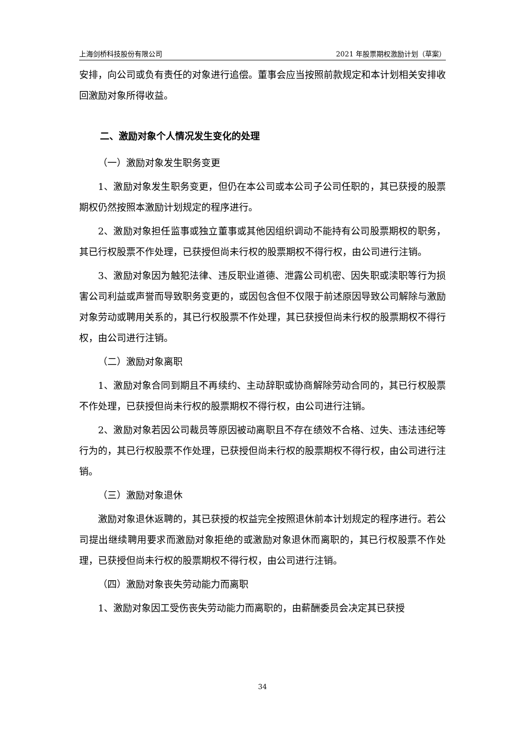上海剑桥科技股份有限公司 2021 年股票期权激励计划（草案）
安排，向公司或负有责任的对象进行追偿。董事会应当按照前款规定和本计划相关安排收回激励对象所得收益。
二、激励对象个人情况发生变化的处理
（一）激励对象发生职务变更
1、激励对象发生职务变更，但仍在本公司或本公司子公司任职的，其已获授的股票期权仍然按照本激励计划规定的程序进行。
2、激励对象担任监事或独立董事或其他因组织调动不能持有公司股票期权的职务，其已行权股票不作处理，已获授但尚未行权的股票期权不得行权，由公司进行注销。
3、激励对象因为触犯法律、违反职业道德、泄露公司机密、因失职或渎职等行为损害公司利益或声誉而导致职务变更的，或因包含但不仅限于前述原因导致公司解除与激励对象劳动或聘用关系的，其已行权股票不作处理，其已获授但尚未行权的股票期权不得行权，由公司进行注销。
（二）激励对象离职
1、激励对象合同到期且不再续约、主动辞职或协商解除劳动合同的，其已行权股票不作处理，已获授但尚未行权的股票期权不得行权，由公司进行注销。
2、激励对象若因公司裁员等原因被动离职且不存在绩效不合格、过失、违法违纪等行为的，其已行权股票不作处理，已获授但尚未行权的股票期权不得行权，由公司进行注销。
（三）激励对象退休
激励对象退休返聘的，其已获授的权益完全按照退休前本计划规定的程序进行。若公司提出继续聘用要求而激励对象拒绝的或激励对象退休而离职的，其已行权股票不作处理，已获授但尚未行权的股票期权不得行权，由公司进行注销。
（四）激励对象丧失劳动能力而离职
1、激励对象因工受伤丧失劳动能力而离职的，由薪酬委员会决定其已获授
34